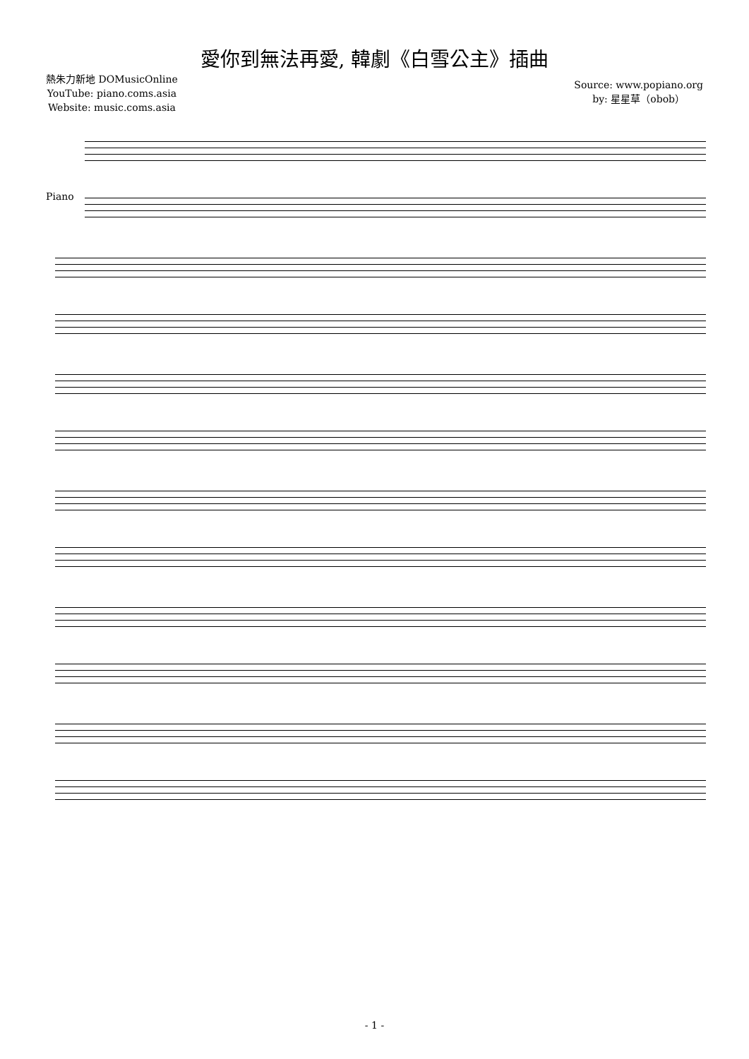愛你到無法再愛, 韓劇《白雪公主》插曲
熱朱力新地 DOMusicOnline
YouTube: piano.coms.asia
Website: music.coms.asia
Source: www.popiano.org
by: 星星草（obob）
Piano
- 1 -